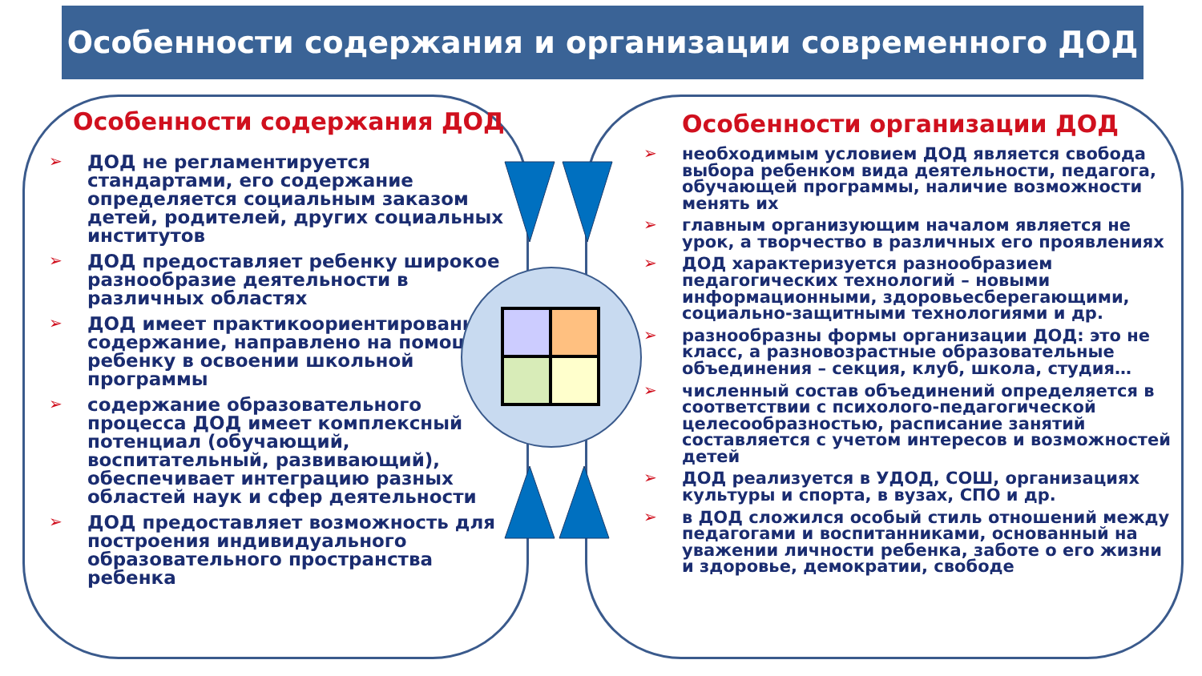Особенности содержания и организации современного ДОД
Особенности содержания ДОД
➢ ДОД не регламентируется стандартами, его содержание определяется социальным заказом детей, родителей, других социальных институтов
➢ ДОД предоставляет ребенку широкое разнообразие деятельности в различных областях
➢ ДОД имеет практикоориентированное содержание, направлено на помощь ребенку в освоении школьной программы
➢ содержание образовательного процесса ДОД имеет комплексный потенциал (обучающий, воспитательный, развивающий), обеспечивает интеграцию разных областей наук и сфер деятельности
➢ ДОД предоставляет возможность для построения индивидуального образовательного пространства ребенка
Особенности организации ДОД
➢ необходимым условием ДОД является свобода выбора ребенком вида деятельности, педагога, обучающей программы, наличие возможности менять их
➢ главным организующим началом является не урок, а творчество в различных его проявлениях
➢ ДОД характеризуется разнообразием педагогических технологий – новыми информационными, здоровьесберегающими, социально-защитными технологиями и др.
➢ разнообразны формы организации ДОД: это не класс, а разновозрастные образовательные объединения – секция, клуб, школа, студия…
➢ численный состав объединений определяется в соответствии с психолого-педагогической целесообразностью, расписание занятий составляется с учетом интересов и возможностей детей
➢ ДОД реализуется в УДОД, СОШ, организациях культуры и спорта, в вузах, СПО и др.
➢ в ДОД сложился особый стиль отношений между педагогами и воспитанниками, основанный на уважении личности ребенка, заботе о его жизни и здоровье, демократии, свободе